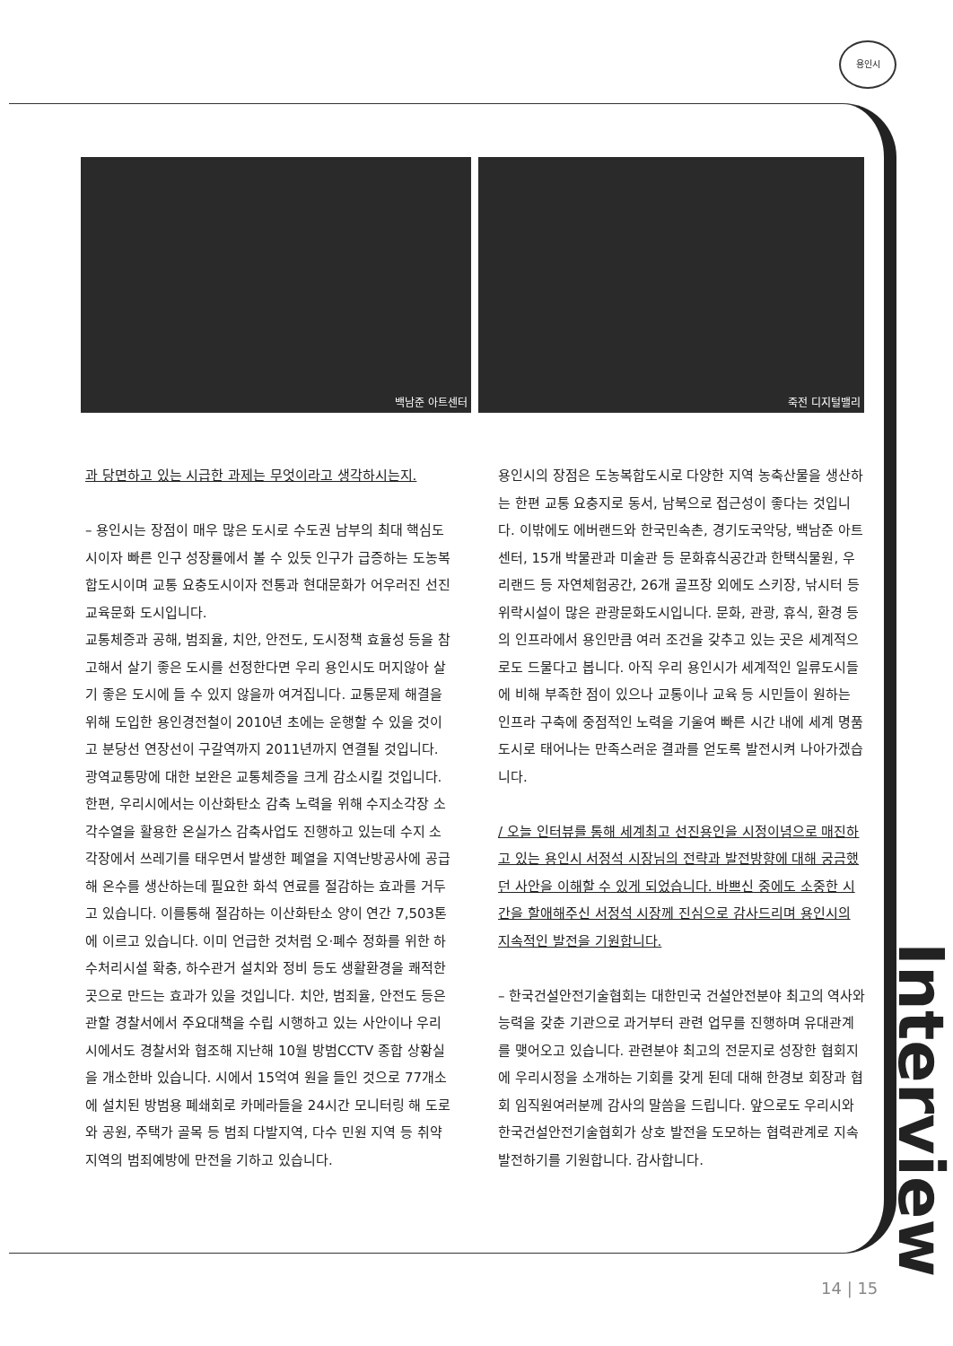용인시
백남준 아트센터 죽전 디지털밸리
과 당면하고 있는 시급한 과제는 무엇이라고 생각하시는지.
– 용인시는 장점이 매우 많은 도시로 수도권 남부의 최대 핵심도시이자 빠른 인구 성장률에서 볼 수 있듯 인구가 급증하는 도농복합도시이며 교통 요충도시이자 전통과 현대문화가 어우러진 선진 교육문화 도시입니다.
교통체증과 공해, 범죄율, 치안, 안전도, 도시정책 효율성 등을 참고해서 살기 좋은 도시를 선정한다면 우리 용인시도 머지않아 살기 좋은 도시에 들 수 있지 않을까 여겨집니다. 교통문제 해결을 위해 도입한 용인경전철이 2010년 초에는 운행할 수 있을 것이고 분당선 연장선이 구갈역까지 2011년까지 연결될 것입니다. 광역교통망에 대한 보완은 교통체증을 크게 감소시킬 것입니다.
한편, 우리시에서는 이산화탄소 감축 노력을 위해 수지소각장 소각수열을 활용한 온실가스 감축사업도 진행하고 있는데 수지 소각장에서 쓰레기를 태우면서 발생한 폐열을 지역난방공사에 공급해 온수를 생산하는데 필요한 화석 연료를 절감하는 효과를 거두고 있습니다. 이를통해 절감하는 이산화탄소 양이 연간 7,503톤에 이르고 있습니다. 이미 언급한 것처럼 오·폐수 정화를 위한 하수처리시설 확충, 하수관거 설치와 정비 등도 생활환경을 쾌적한 곳으로 만드는 효과가 있을 것입니다. 치안, 범죄율, 안전도 등은 관할 경찰서에서 주요대책을 수립 시행하고 있는 사안이나 우리시에서도 경찰서와 협조해 지난해 10월 방범CCTV 종합 상황실을 개소한바 있습니다. 시에서 15억여 원을 들인 것으로 77개소에 설치된 방범용 폐쇄회로 카메라들을 24시간 모니터링 해 도로와 공원, 주택가 골목 등 범죄 다발지역, 다수 민원 지역 등 취약지역의 범죄예방에 만전을 기하고 있습니다.
용인시의 장점은 도농복합도시로 다양한 지역 농축산물을 생산하는 한편 교통 요충지로 동서, 남북으로 접근성이 좋다는 것입니다. 이밖에도 에버랜드와 한국민속촌, 경기도국악당, 백남준 아트센터, 15개 박물관과 미술관 등 문화휴식공간과 한택식물원, 우리랜드 등 자연체험공간, 26개 골프장 외에도 스키장, 낚시터 등 위락시설이 많은 관광문화도시입니다. 문화, 관광, 휴식, 환경 등의 인프라에서 용인만큼 여러 조건을 갖추고 있는 곳은 세계적으로도 드물다고 봅니다. 아직 우리 용인시가 세계적인 일류도시들에 비해 부족한 점이 있으나 교통이나 교육 등 시민들이 원하는 인프라 구축에 중점적인 노력을 기울여 빠른 시간 내에 세계 명품도시로 태어나는 만족스러운 결과를 얻도록 발전시켜 나아가겠습니다.
/ 오늘 인터뷰를 통해 세계최고 선진용인을 시정이념으로 매진하고 있는 용인시 서정석 시장님의 전략과 발전방향에 대해 궁금했던 사안을 이해할 수 있게 되었습니다. 바쁘신 중에도 소중한 시간을 할애해주신 서정석 시장께 진심으로 감사드리며 용인시의 지속적인 발전을 기원합니다.
– 한국건설안전기술협회는 대한민국 건설안전분야 최고의 역사와 능력을 갖춘 기관으로 과거부터 관련 업무를 진행하며 유대관계를 맺어오고 있습니다. 관련분야 최고의 전문지로 성장한 협회지에 우리시정을 소개하는 기회를 갖게 된데 대해 한경보 회장과 협회 임직원여러분께 감사의 말씀을 드립니다. 앞으로도 우리시와 한국건설안전기술협회가 상호 발전을 도모하는 협력관계로 지속 발전하기를 기원합니다. 감사합니다.
Interview
14 | 15